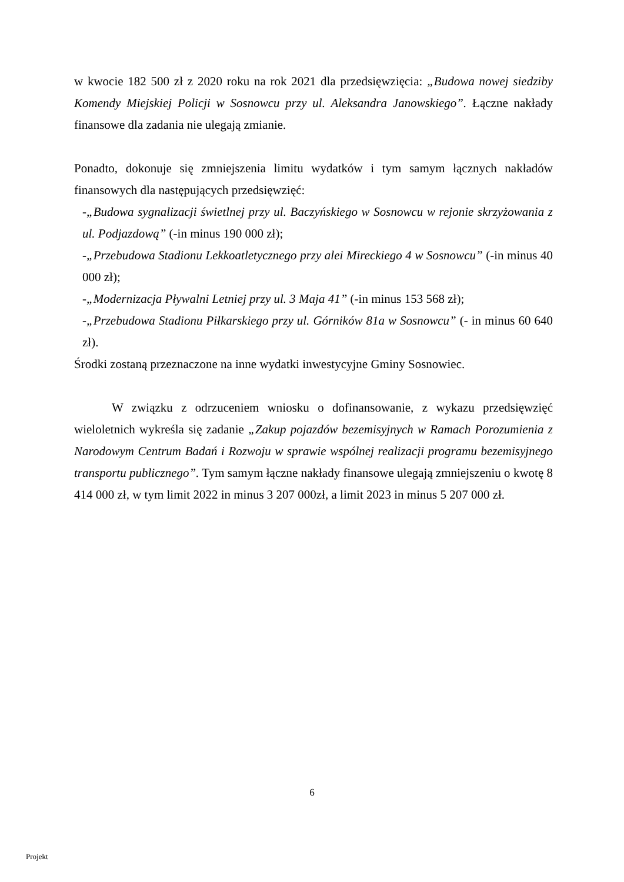w kwocie 182 500 zł z 2020 roku na rok 2021 dla przedsięwzięcia: „Budowa nowej siedziby Komendy Miejskiej Policji w Sosnowcu przy ul. Aleksandra Janowskiego”. Łączne nakłady finansowe dla zadania nie ulegają zmianie.
Ponadto, dokonuje się zmniejszenia limitu wydatków i tym samym łącznych nakładów finansowych dla następujących przedsięwzięć:
-„Budowa sygnalizacji świetlnej przy ul. Baczyńskiego w Sosnowcu w rejonie skrzyżowania z ul. Podjazdową” (-in minus 190 000 zł);
-„Przebudowa Stadionu Lekkoatletycznego przy alei Mireckiego 4 w Sosnowcu” (-in minus 40 000 zł);
-„Modernizacja Pływalni Letniej przy ul. 3 Maja 41” (-in minus 153 568 zł);
-„Przebudowa Stadionu Piłkarskiego przy ul. Górników 81a w Sosnowcu” (- in minus 60 640 zł).
Środki zostaną przeznaczone na inne wydatki inwestycyjne Gminy Sosnowiec.
W związku z odrzuceniem wniosku o dofinansowanie, z wykazu przedsięwzięć wieloletnich wykreśla się zadanie „Zakup pojazdów bezemisyjnych w Ramach Porozumienia z Narodowym Centrum Badań i Rozwoju w sprawie wspólnej realizacji programu bezemisyjnego transportu publicznego”. Tym samym łączne nakłady finansowe ulegają zmniejszeniu o kwotę 8 414 000 zł, w tym limit 2022 in minus 3 207 000zł, a limit 2023 in minus 5 207 000 zł.
6
Projekt